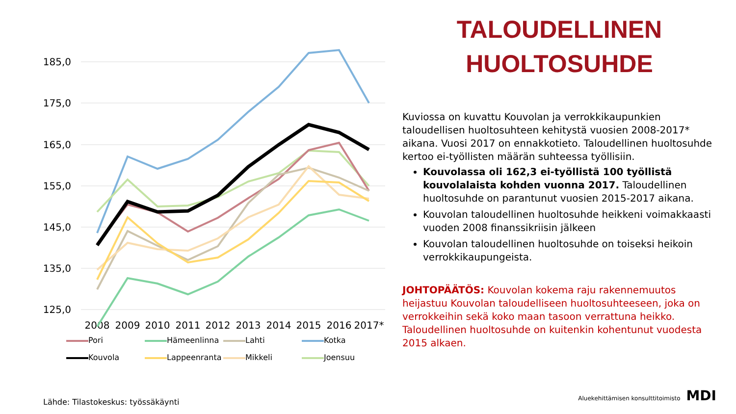185,0
175,0
165,0
155,0
145,0
135,0
125,0
2008
2009
2010
2011
2012
2013
2014
2015
2016
2017*
Pori Hämeenlinna Lahti Kotka Kouvola Lappeenranta Mikkeli Joensuu
TALOUDELLINEN
HUOLTOSUHDE
Kuviossa on kuvattu Kouvolan ja verrokkikaupunkien taloudellisen huoltosuhteen kehitystä vuosien 2008-2017* aikana. Vuosi 2017 on ennakkotieto. Taloudellinen huoltosuhde kertoo ei-työllisten määrän suhteessa työllisiin.
Kouvolassa oli 162,3 ei-työllistä 100 työllistä kouvolalaista kohden vuonna 2017. Taloudellinen huoltosuhde on parantunut vuosien 2015-2017 aikana.
Kouvolan taloudellinen huoltosuhde heikkeni voimakkaasti vuoden 2008 finanssikriisin jälkeen
Kouvolan taloudellinen huoltosuhde on toiseksi heikoin verrokkikaupungeista.
JOHTOPÄÄTÖS: Kouvolan kokema raju rakennemuutos heijastuu Kouvolan taloudelliseen huoltosuhteeseen, joka on verrokkeihin sekä koko maan tasoon verrattuna heikko. Taloudellinen huoltosuhde on kuitenkin kohentunut vuodesta 2015 alkaen.
Lähde: Tilastokeskus: työssäkäynti
Aluekehittämisen konsulttitoimisto MDI